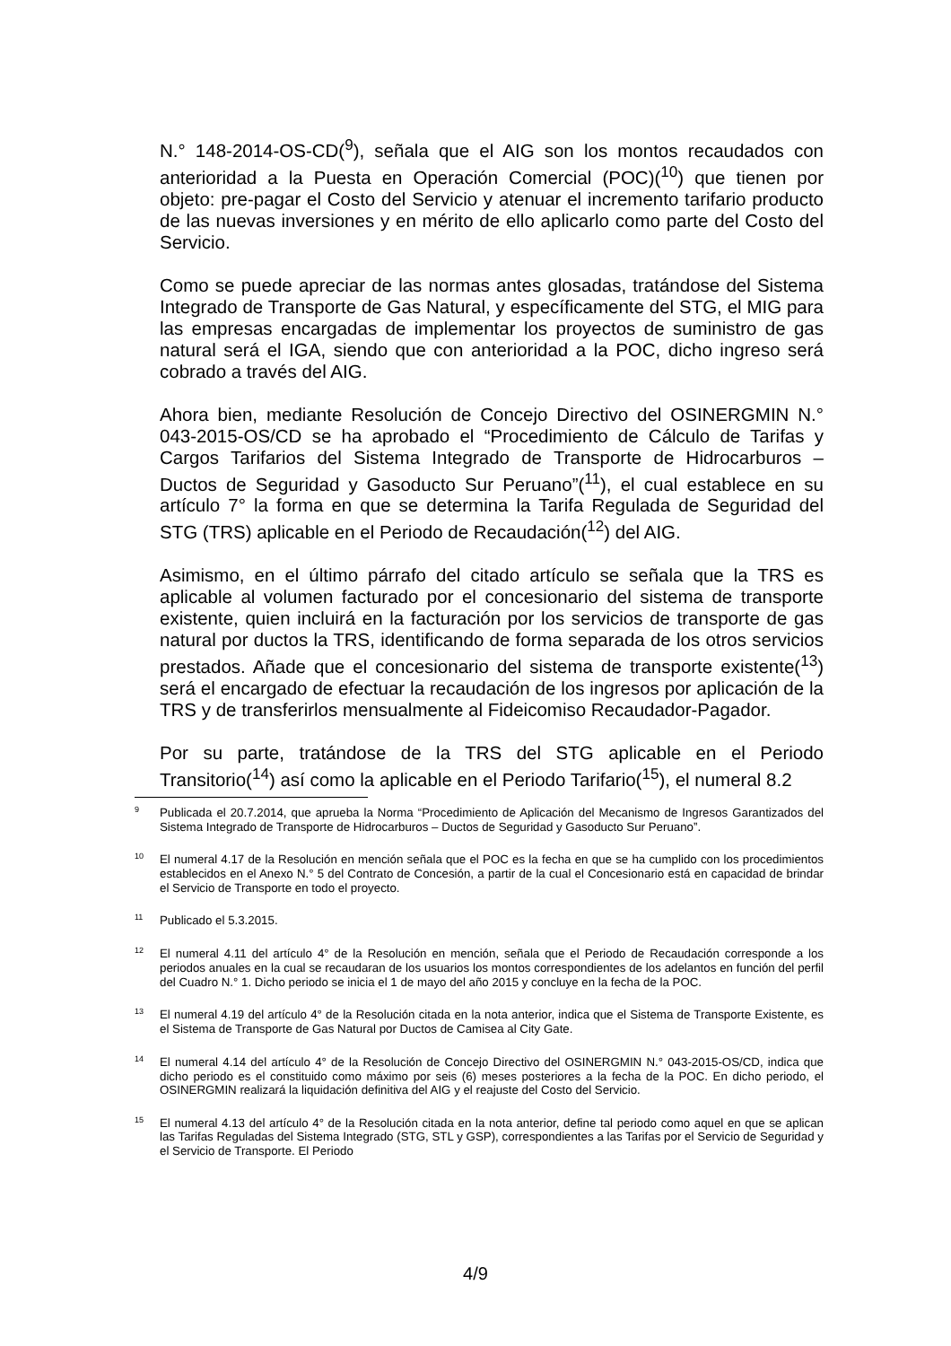N.° 148-2014-OS-CD(<sup>9</sup>), señala que el AIG son los montos recaudados con anterioridad a la Puesta en Operación Comercial (POC)(<sup>10</sup>) que tienen por objeto: pre-pagar el Costo del Servicio y atenuar el incremento tarifario producto de las nuevas inversiones y en mérito de ello aplicarlo como parte del Costo del Servicio.
Como se puede apreciar de las normas antes glosadas, tratándose del Sistema Integrado de Transporte de Gas Natural, y específicamente del STG, el MIG para las empresas encargadas de implementar los proyectos de suministro de gas natural será el IGA, siendo que con anterioridad a la POC, dicho ingreso será cobrado a través del AIG.
Ahora bien, mediante Resolución de Concejo Directivo del OSINERGMIN N.° 043-2015-OS/CD se ha aprobado el “Procedimiento de Cálculo de Tarifas y Cargos Tarifarios del Sistema Integrado de Transporte de Hidrocarburos – Ductos de Seguridad y Gasoducto Sur Peruano”(<sup>11</sup>), el cual establece en su artículo 7° la forma en que se determina la Tarifa Regulada de Seguridad del STG (TRS) aplicable en el Periodo de Recaudación(<sup>12</sup>) del AIG.
Asimismo, en el último párrafo del citado artículo se señala que la TRS es aplicable al volumen facturado por el concesionario del sistema de transporte existente, quien incluirá en la facturación por los servicios de transporte de gas natural por ductos la TRS, identificando de forma separada de los otros servicios prestados. Añade que el concesionario del sistema de transporte existente(<sup>13</sup>) será el encargado de efectuar la recaudación de los ingresos por aplicación de la TRS y de transferirlos mensualmente al Fideicomiso Recaudador-Pagador.
Por su parte, tratándose de la TRS del STG aplicable en el Periodo Transitorio(<sup>14</sup>) así como la aplicable en el Periodo Tarifario(<sup>15</sup>), el numeral 8.2
<sup>9</sup> Publicada el 20.7.2014, que aprueba la Norma “Procedimiento de Aplicación del Mecanismo de Ingresos Garantizados del Sistema Integrado de Transporte de Hidrocarburos – Ductos de Seguridad y Gasoducto Sur Peruano”.
<sup>10</sup> El numeral 4.17 de la Resolución en mención señala que el POC es la fecha en que se ha cumplido con los procedimientos establecidos en el Anexo N.° 5 del Contrato de Concesión, a partir de la cual el Concesionario está en capacidad de brindar el Servicio de Transporte en todo el proyecto.
<sup>11</sup> Publicado el 5.3.2015.
<sup>12</sup> El numeral 4.11 del artículo 4° de la Resolución en mención, señala que el Periodo de Recaudación corresponde a los periodos anuales en la cual se recaudaran de los usuarios los montos correspondientes de los adelantos en función del perfil del Cuadro N.° 1. Dicho periodo se inicia el 1 de mayo del año 2015 y concluye en la fecha de la POC.
<sup>13</sup> El numeral 4.19 del artículo 4° de la Resolución citada en la nota anterior, indica que el Sistema de Transporte Existente, es el Sistema de Transporte de Gas Natural por Ductos de Camisea al City Gate.
<sup>14</sup> El numeral 4.14 del artículo 4° de la Resolución de Concejo Directivo del OSINERGMIN N.° 043-2015-OS/CD, indica que dicho periodo es el constituido como máximo por seis (6) meses posteriores a la fecha de la POC. En dicho periodo, el OSINERGMIN realizará la liquidación definitiva del AIG y el reajuste del Costo del Servicio.
<sup>15</sup> El numeral 4.13 del artículo 4° de la Resolución citada en la nota anterior, define tal periodo como aquel en que se aplican las Tarifas Reguladas del Sistema Integrado (STG, STL y GSP), correspondientes a las Tarifas por el Servicio de Seguridad y el Servicio de Transporte. El Periodo
4/9